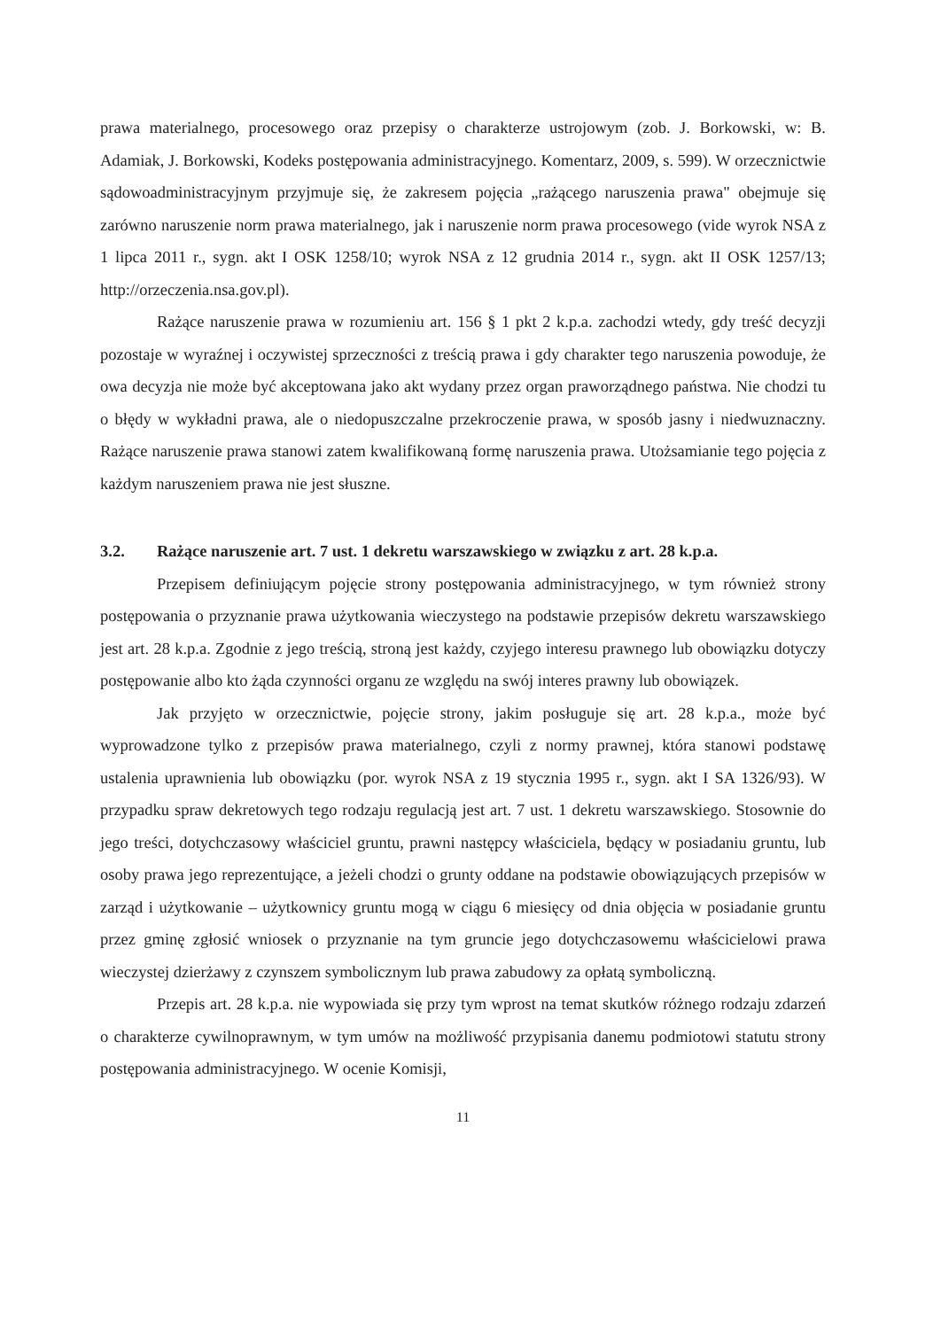prawa materialnego, procesowego oraz przepisy o charakterze ustrojowym (zob. J. Borkowski, w: B. Adamiak, J. Borkowski, Kodeks postępowania administracyjnego. Komentarz, 2009, s. 599). W orzecznictwie sądowoadministracyjnym przyjmuje się, że zakresem pojęcia „rażącego naruszenia prawa" obejmuje się zarówno naruszenie norm prawa materialnego, jak i naruszenie norm prawa procesowego (vide wyrok NSA z 1 lipca 2011 r., sygn. akt I OSK 1258/10; wyrok NSA z 12 grudnia 2014 r., sygn. akt II OSK 1257/13; http://orzeczenia.nsa.gov.pl).
Rażące naruszenie prawa w rozumieniu art. 156 § 1 pkt 2 k.p.a. zachodzi wtedy, gdy treść decyzji pozostaje w wyraźnej i oczywistej sprzeczności z treścią prawa i gdy charakter tego naruszenia powoduje, że owa decyzja nie może być akceptowana jako akt wydany przez organ praworządnego państwa. Nie chodzi tu o błędy w wykładni prawa, ale o niedopuszczalne przekroczenie prawa, w sposób jasny i niedwuznaczny. Rażące naruszenie prawa stanowi zatem kwalifikowaną formę naruszenia prawa. Utożsamianie tego pojęcia z każdym naruszeniem prawa nie jest słuszne.
3.2. Rażące naruszenie art. 7 ust. 1 dekretu warszawskiego w związku z art. 28 k.p.a.
Przepisem definiującym pojęcie strony postępowania administracyjnego, w tym również strony postępowania o przyznanie prawa użytkowania wieczystego na podstawie przepisów dekretu warszawskiego jest art. 28 k.p.a. Zgodnie z jego treścią, stroną jest każdy, czyjego interesu prawnego lub obowiązku dotyczy postępowanie albo kto żąda czynności organu ze względu na swój interes prawny lub obowiązek.
Jak przyjęto w orzecznictwie, pojęcie strony, jakim posługuje się art. 28 k.p.a., może być wyprowadzone tylko z przepisów prawa materialnego, czyli z normy prawnej, która stanowi podstawę ustalenia uprawnienia lub obowiązku (por. wyrok NSA z 19 stycznia 1995 r., sygn. akt I SA 1326/93). W przypadku spraw dekretowych tego rodzaju regulacją jest art. 7 ust. 1 dekretu warszawskiego. Stosownie do jego treści, dotychczasowy właściciel gruntu, prawni następcy właściciela, będący w posiadaniu gruntu, lub osoby prawa jego reprezentujące, a jeżeli chodzi o grunty oddane na podstawie obowiązujących przepisów w zarząd i użytkowanie – użytkownicy gruntu mogą w ciągu 6 miesięcy od dnia objęcia w posiadanie gruntu przez gminę zgłosić wniosek o przyznanie na tym gruncie jego dotychczasowemu właścicielowi prawa wieczystej dzierżawy z czynszem symbolicznym lub prawa zabudowy za opłatą symboliczną.
Przepis art. 28 k.p.a. nie wypowiada się przy tym wprost na temat skutków różnego rodzaju zdarzeń o charakterze cywilnoprawnym, w tym umów na możliwość przypisania danemu podmiotowi statutu strony postępowania administracyjnego. W ocenie Komisji,
11